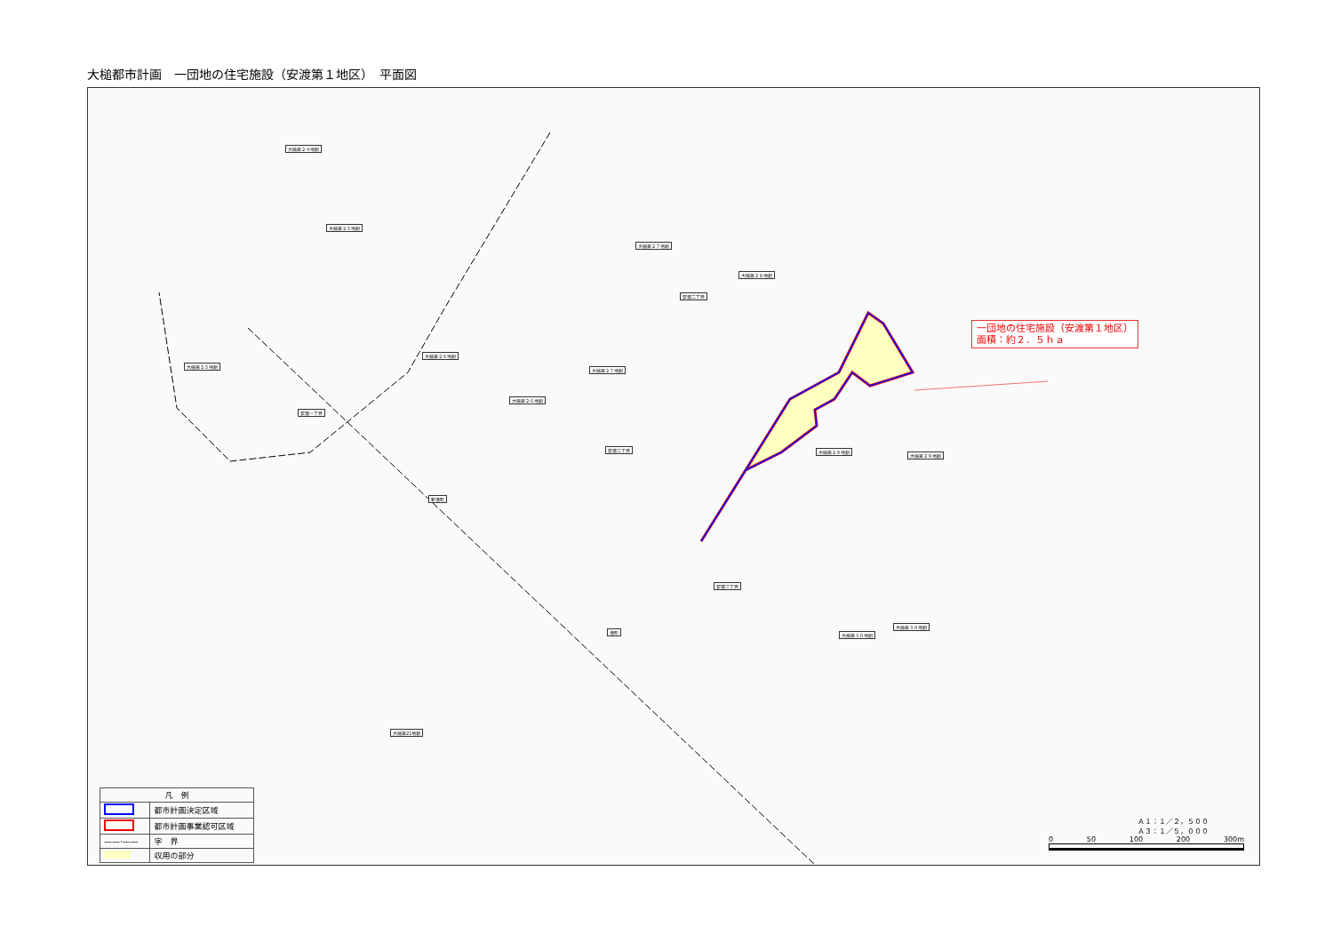大槌都市計画　一団地の住宅施設（安渡第１地区）　平面図
大槌第２４地割
大槌第２５地割
大槌第２７地割
大槌第２８地割
安渡二丁目
大槌第２５地割
大槌第２６地割
大槌第２７地割
大槌第２６地割
安渡一丁目
安渡二丁目 大槌第２９地割
大槌第２９地割
新港町
安渡三丁目
港町
大槌第３０地割
大槌第３０地割
大槌第21地割
一団地の住宅施設（安渡第１地区）
面積：約２．５ｈａ
| 凡 例 | |
| --- | --- |
| | 都市計画決定区域 |
| | 都市計画事業認可区域 |
| ——·—— | 字 界 |
| | 収用の部分 |
Ａ１：１／２，５００
Ａ３：１／５，０００
0 50 100 200 300m